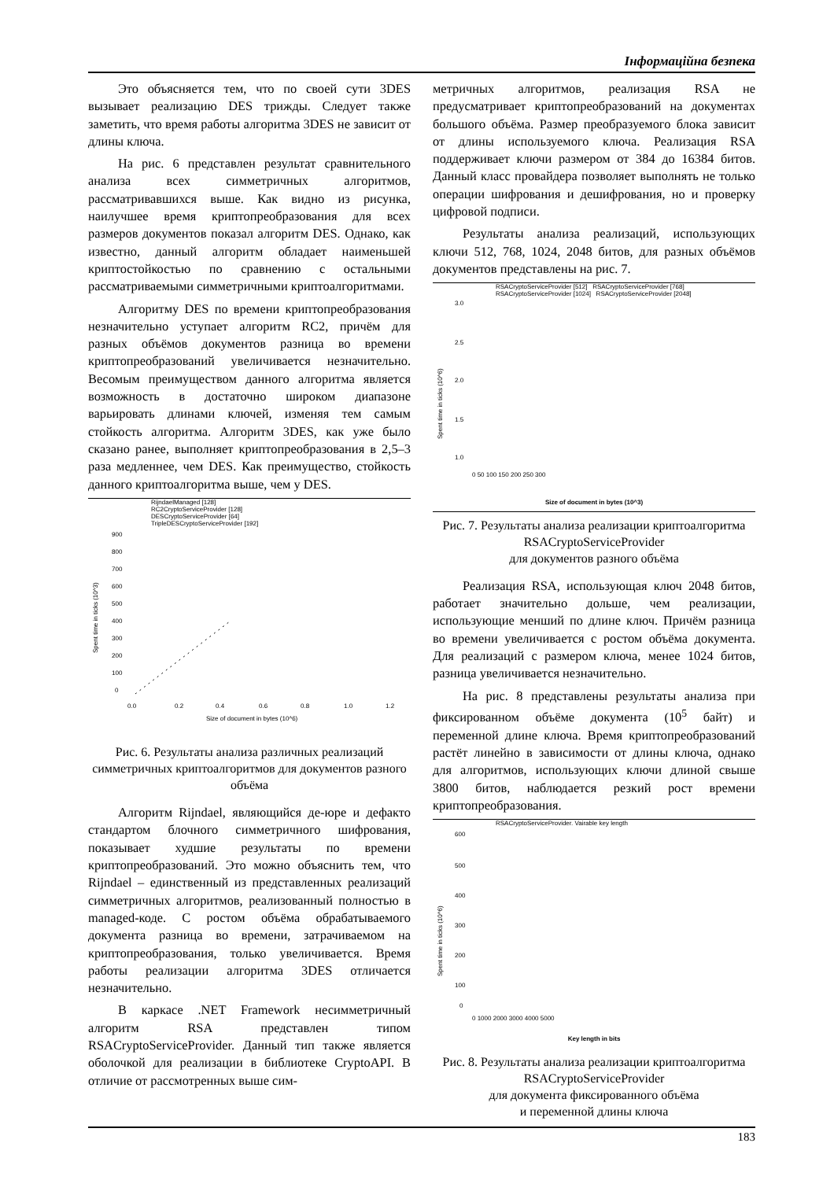Інформаційна безпека
Это объясняется тем, что по своей сути 3DES вызывает реализацию DES трижды. Следует также заметить, что время работы алгоритма 3DES не зависит от длины ключа.
На рис. 6 представлен результат сравнительного анализа всех симметричных алгоритмов, рассматривавшихся выше. Как видно из рисунка, наилучшее время криптопреобразования для всех размеров документов показал алгоритм DES. Однако, как известно, данный алгоритм обладает наименьшей криптостойкостью по сравнению с остальными рассматриваемыми симметричными криптоалгоритмами.
Алгоритму DES по времени криптопреобразования незначительно уступает алгоритм RC2, причём для разных объёмов документов разница во времени криптопреобразований увеличивается незначительно. Весомым преимуществом данного алгоритма является возможность в достаточно широком диапазоне варьировать длинами ключей, изменяя тем самым стойкость алгоритма. Алгоритм 3DES, как уже было сказано ранее, выполняет криптопреобразования в 2,5–3 раза медленнее, чем DES. Как преимущество, стойкость данного криптоалгоритма выше, чем у DES.
RijndaelManaged [128]
RC2CryptoServiceProvider [128]
DESCryptoServiceProvider [64]
TripleDESCryptoServiceProvider [192]
900
800
700
600
500
400
300
200
100
0
Spent time in ticks (10^3)
0.0
0.2
0.4
0.6
0.8
1.0
1.2
Size of document in bytes (10^6)
Рис. 6. Результаты анализа различных реализаций симметричных криптоалгоритмов для документов разного объёма
Алгоритм Rijndael, являющийся де-юре и дефакто стандартом блочного симметричного шифрования, показывает худшие результаты по времени криптопреобразований. Это можно объяснить тем, что Rijndael – единственный из представленных реализаций симметричных алгоритмов, реализованный полностью в managed-коде. С ростом объёма обрабатываемого документа разница во времени, затрачиваемом на криптопреобразования, только увеличивается. Время работы реализации алгоритма 3DES отличается незначительно.
В каркасе .NET Framework несимметричный алгоритм RSA представлен типом RSACryptoServiceProvider. Данный тип также является оболочкой для реализации в библиотеке CryptoAPI. В отличие от рассмотренных выше сим-
метричных алгоритмов, реализация RSA не предусматривает криптопреобразований на документах большого объёма. Размер преобразуемого блока зависит от длины используемого ключа. Реализация RSA поддерживает ключи размером от 384 до 16384 битов. Данный класс провайдера позволяет выполнять не только операции шифрования и дешифрования, но и проверку цифровой подписи.
Результаты анализа реализаций, использующих ключи 512, 768, 1024, 2048 битов, для разных объёмов документов представлены на рис. 7.
RSACryptoServiceProvider [512] RSACryptoServiceProvider [768]
RSACryptoServiceProvider [1024] RSACryptoServiceProvider [2048]
3.0
2.5
2.0
1.5
1.0
Spent time in ticks (10^6)
0 50 100 150 200 250 300
Size of document in bytes (10^3)
Рис. 7. Результаты анализа реализации криптоалгоритма RSACryptoServiceProvider
для документов разного объёма
Реализация RSA, использующая ключ 2048 битов, работает значительно дольше, чем реализации, использующие менший по длине ключ. Причём разница во времени увеличивается с ростом объёма документа. Для реализаций с размером ключа, менее 1024 битов, разница увеличивается незначительно.
На рис. 8 представлены результаты анализа при фиксированном объёме документа (10<sup>5</sup> байт) и переменной длине ключа. Время криптопреобразований растёт линейно в зависимости от длины ключа, однако для алгоритмов, использующих ключи длиной свыше 3800 битов, наблюдается резкий рост времени криптопреобразования.
RSACryptoServiceProvider. Vairable key length
600
500
400
300
200
100
0
Spent time in ticks (10^6)
0 1000 2000 3000 4000 5000
Key length in bits
Рис. 8. Результаты анализа реализации криптоалгоритма RSACryptoServiceProvider
для документа фиксированного объёма
и переменной длины ключа
183